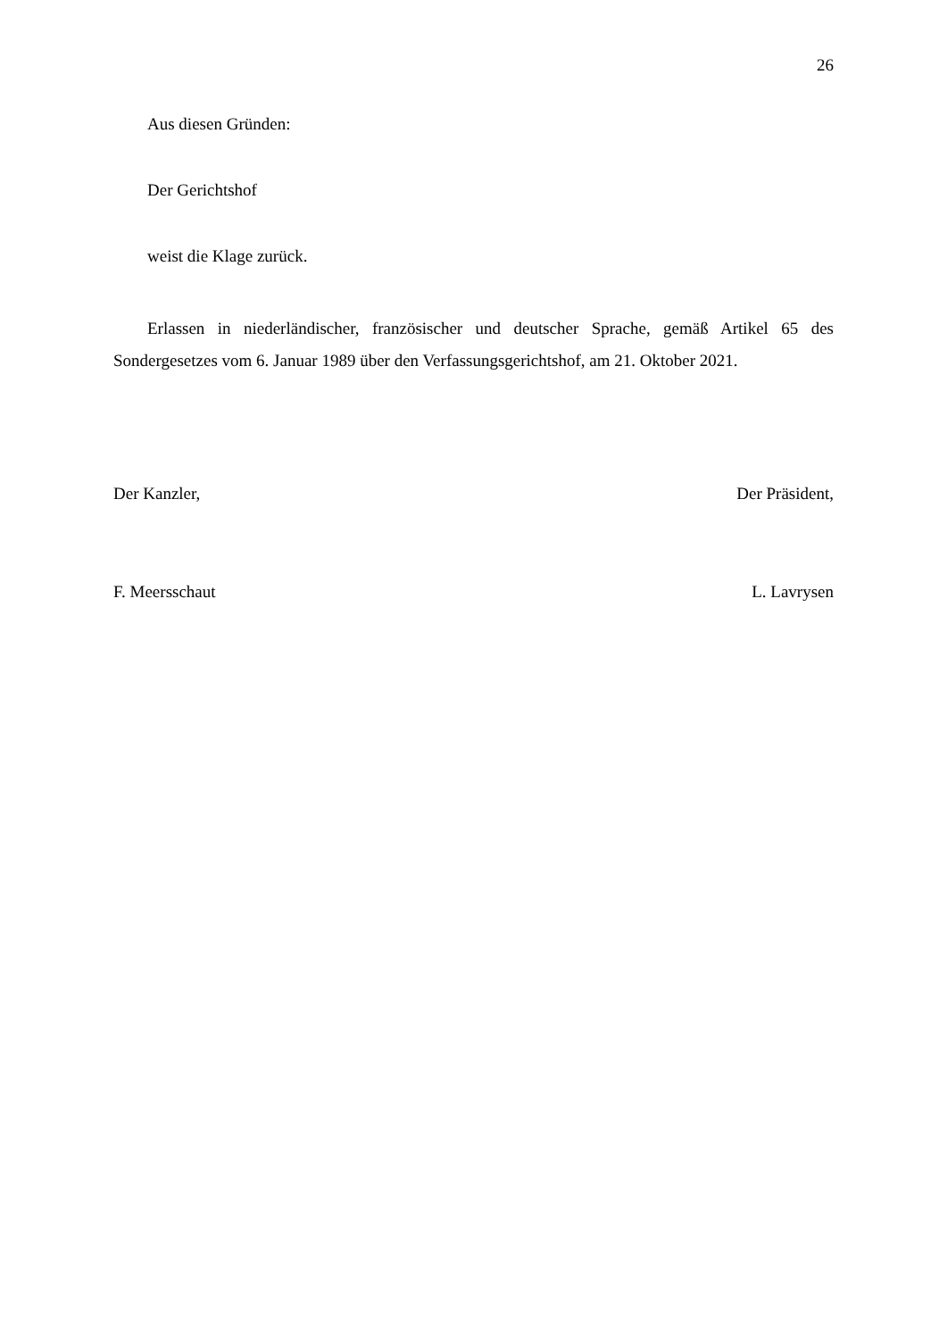26
Aus diesen Gründen:
Der Gerichtshof
weist die Klage zurück.
Erlassen in niederländischer, französischer und deutscher Sprache, gemäß Artikel 65 des Sondergesetzes vom 6. Januar 1989 über den Verfassungsgerichtshof, am 21. Oktober 2021.
Der Kanzler, Der Präsident,
F. Meersschaut L. Lavrysen